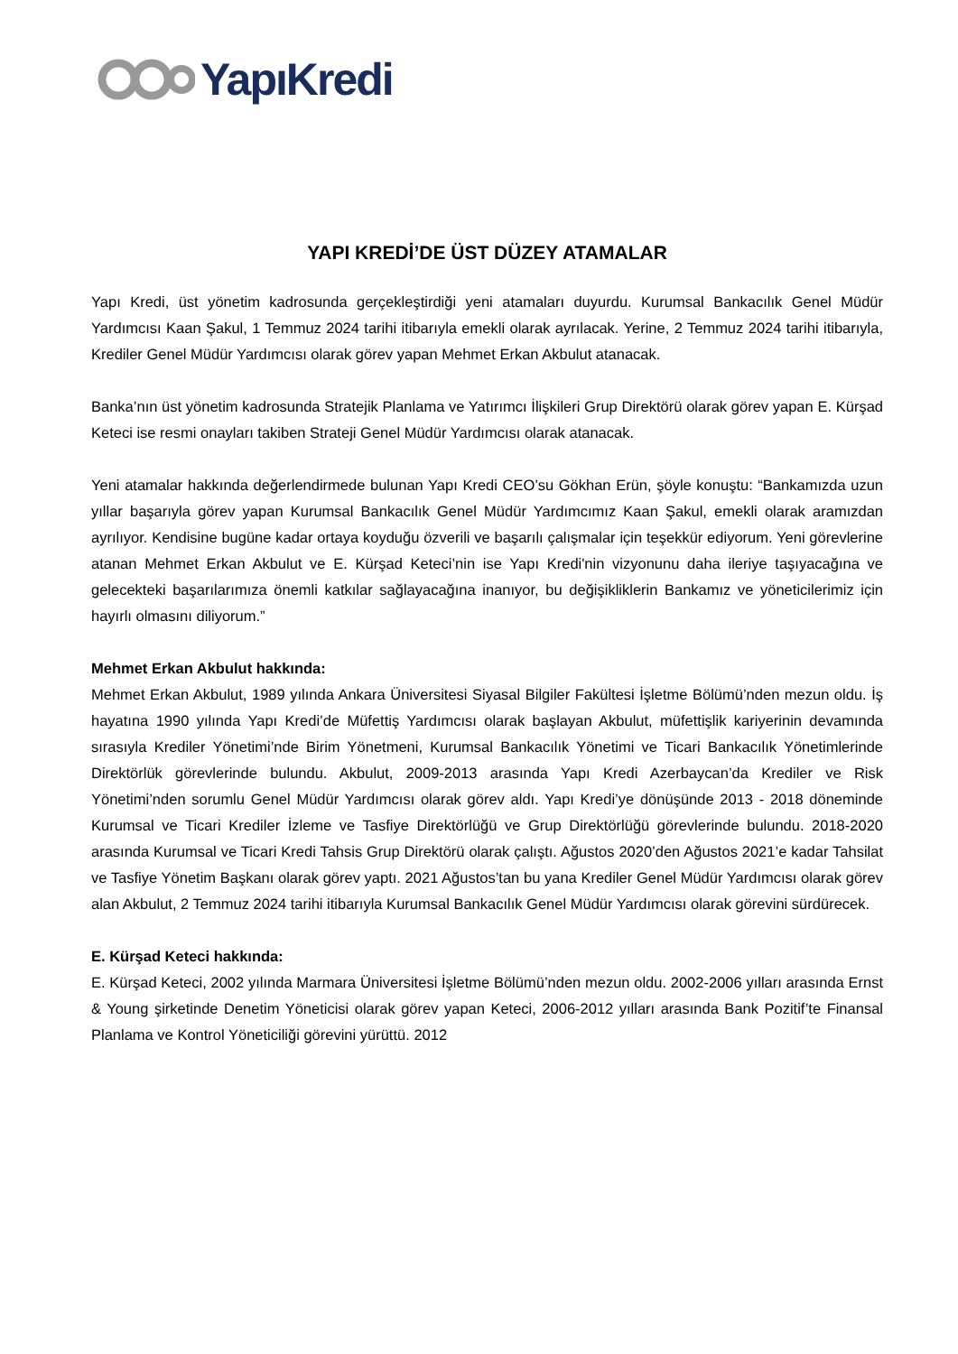YapıKredi
YAPI KREDİ’DE ÜST DÜZEY ATAMALAR
Yapı Kredi, üst yönetim kadrosunda gerçekleştirdiği yeni atamaları duyurdu. Kurumsal Bankacılık Genel Müdür Yardımcısı Kaan Şakul, 1 Temmuz 2024 tarihi itibarıyla emekli olarak ayrılacak. Yerine, 2 Temmuz 2024 tarihi itibarıyla, Krediler Genel Müdür Yardımcısı olarak görev yapan Mehmet Erkan Akbulut atanacak.
Banka’nın üst yönetim kadrosunda Stratejik Planlama ve Yatırımcı İlişkileri Grup Direktörü olarak görev yapan E. Kürşad Keteci ise resmi onayları takiben Strateji Genel Müdür Yardımcısı olarak atanacak.
Yeni atamalar hakkında değerlendirmede bulunan Yapı Kredi CEO’su Gökhan Erün, şöyle konuştu: “Bankamızda uzun yıllar başarıyla görev yapan Kurumsal Bankacılık Genel Müdür Yardımcımız Kaan Şakul, emekli olarak aramızdan ayrılıyor. Kendisine bugüne kadar ortaya koyduğu özverili ve başarılı çalışmalar için teşekkür ediyorum. Yeni görevlerine atanan Mehmet Erkan Akbulut ve E. Kürşad Keteci’nin ise Yapı Kredi'nin vizyonunu daha ileriye taşıyacağına ve gelecekteki başarılarımıza önemli katkılar sağlayacağına inanıyor, bu değişikliklerin Bankamız ve yöneticilerimiz için hayırlı olmasını diliyorum.”
Mehmet Erkan Akbulut hakkında:
Mehmet Erkan Akbulut, 1989 yılında Ankara Üniversitesi Siyasal Bilgiler Fakültesi İşletme Bölümü’nden mezun oldu. İş hayatına 1990 yılında Yapı Kredi’de Müfettiş Yardımcısı olarak başlayan Akbulut, müfettişlik kariyerinin devamında sırasıyla Krediler Yönetimi’nde Birim Yönetmeni, Kurumsal Bankacılık Yönetimi ve Ticari Bankacılık Yönetimlerinde Direktörlük görevlerinde bulundu. Akbulut, 2009-2013 arasında Yapı Kredi Azerbaycan’da Krediler ve Risk Yönetimi’nden sorumlu Genel Müdür Yardımcısı olarak görev aldı. Yapı Kredi’ye dönüşünde 2013 - 2018 döneminde Kurumsal ve Ticari Krediler İzleme ve Tasfiye Direktörlüğü ve Grup Direktörlüğü görevlerinde bulundu. 2018-2020 arasında Kurumsal ve Ticari Kredi Tahsis Grup Direktörü olarak çalıştı. Ağustos 2020’den Ağustos 2021’e kadar Tahsilat ve Tasfiye Yönetim Başkanı olarak görev yaptı. 2021 Ağustos’tan bu yana Krediler Genel Müdür Yardımcısı olarak görev alan Akbulut, 2 Temmuz 2024 tarihi itibarıyla Kurumsal Bankacılık Genel Müdür Yardımcısı olarak görevini sürdürecek.
E. Kürşad Keteci hakkında:
E. Kürşad Keteci, 2002 yılında Marmara Üniversitesi İşletme Bölümü’nden mezun oldu. 2002-2006 yılları arasında Ernst & Young şirketinde Denetim Yöneticisi olarak görev yapan Keteci, 2006-2012 yılları arasında Bank Pozitif’te Finansal Planlama ve Kontrol Yöneticiliği görevini yürüttü. 2012